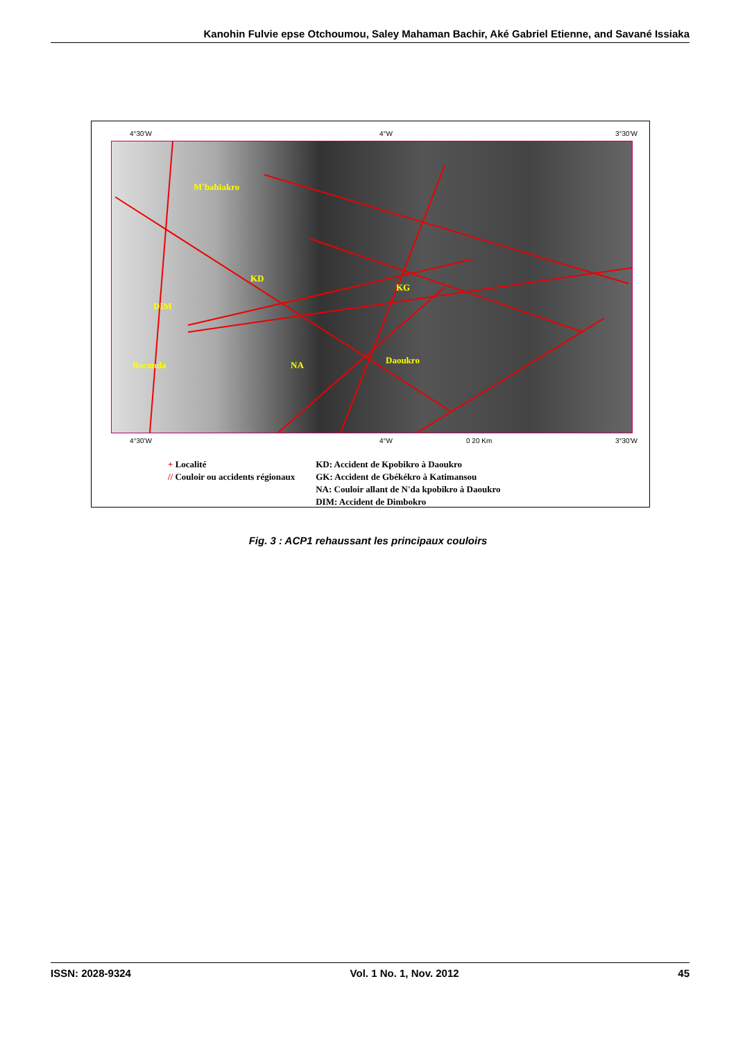Kanohin Fulvie epse Otchoumou, Saley Mahaman Bachir, Aké Gabriel Etienne, and Savané Issiaka
4°30'W 4°W 3°30'W
M'bahiakro
KD
KG
DIM
Bocanda NA Daoukro
4°30'W 4°W 0 20 Km 3°30'W
+ Localité
// Couloir ou accidents régionaux
KD: Accident de Kpobikro à Daoukro
GK: Accident de Gbékékro à Katimansou
NA: Couloir allant de N'da kpobikro à Daoukro
DIM: Accident de Dimbokro
Fig. 3 : ACP1 rehaussant les principaux couloirs
ISSN: 2028-9324 Vol. 1 No. 1, Nov. 2012 45